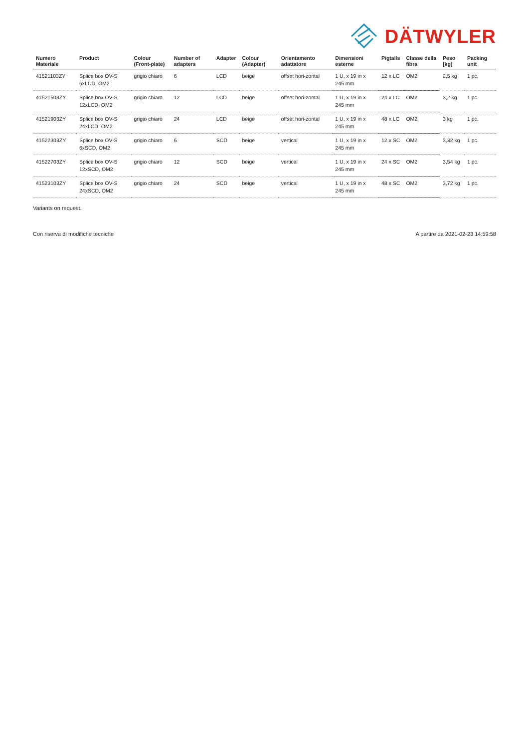DÄTWYLER
| Numero Materiale | Product | Colour (Front-plate) | Number of adapters | Adapter | Colour (Adapter) | Orientamento adattatore | Dimensioni esterne | Pigtails | Classe della fibra | Peso [kg] | Packing unit |
| --- | --- | --- | --- | --- | --- | --- | --- | --- | --- | --- | --- |
| 41521103ZY | Splice box OV-S 6xLCD, OM2 | grigio chiaro | 6 | LCD | beige | offset hori-zontal | 1 U, x 19 in x 245 mm | 12 x LC | OM2 | 2,5 kg | 1 pc. |
| 41521503ZY | Splice box OV-S 12xLCD, OM2 | grigio chiaro | 12 | LCD | beige | offset hori-zontal | 1 U, x 19 in x 245 mm | 24 x LC | OM2 | 3,2 kg | 1 pc. |
| 41521903ZY | Splice box OV-S 24xLCD, OM2 | grigio chiaro | 24 | LCD | beige | offset hori-zontal | 1 U, x 19 in x 245 mm | 48 x LC | OM2 | 3 kg | 1 pc. |
| 41522303ZY | Splice box OV-S 6xSCD, OM2 | grigio chiaro | 6 | SCD | beige | vertical | 1 U, x 19 in x 245 mm | 12 x SC | OM2 | 3,32 kg | 1 pc. |
| 41522703ZY | Splice box OV-S 12xSCD, OM2 | grigio chiaro | 12 | SCD | beige | vertical | 1 U, x 19 in x 245 mm | 24 x SC | OM2 | 3,54 kg | 1 pc. |
| 41523103ZY | Splice box OV-S 24xSCD, OM2 | grigio chiaro | 24 | SCD | beige | vertical | 1 U, x 19 in x 245 mm | 48 x SC | OM2 | 3,72 kg | 1 pc. |
Variants on request.
Con riserva di modifiche tecniche A partire da 2021-02-23 14:59:58